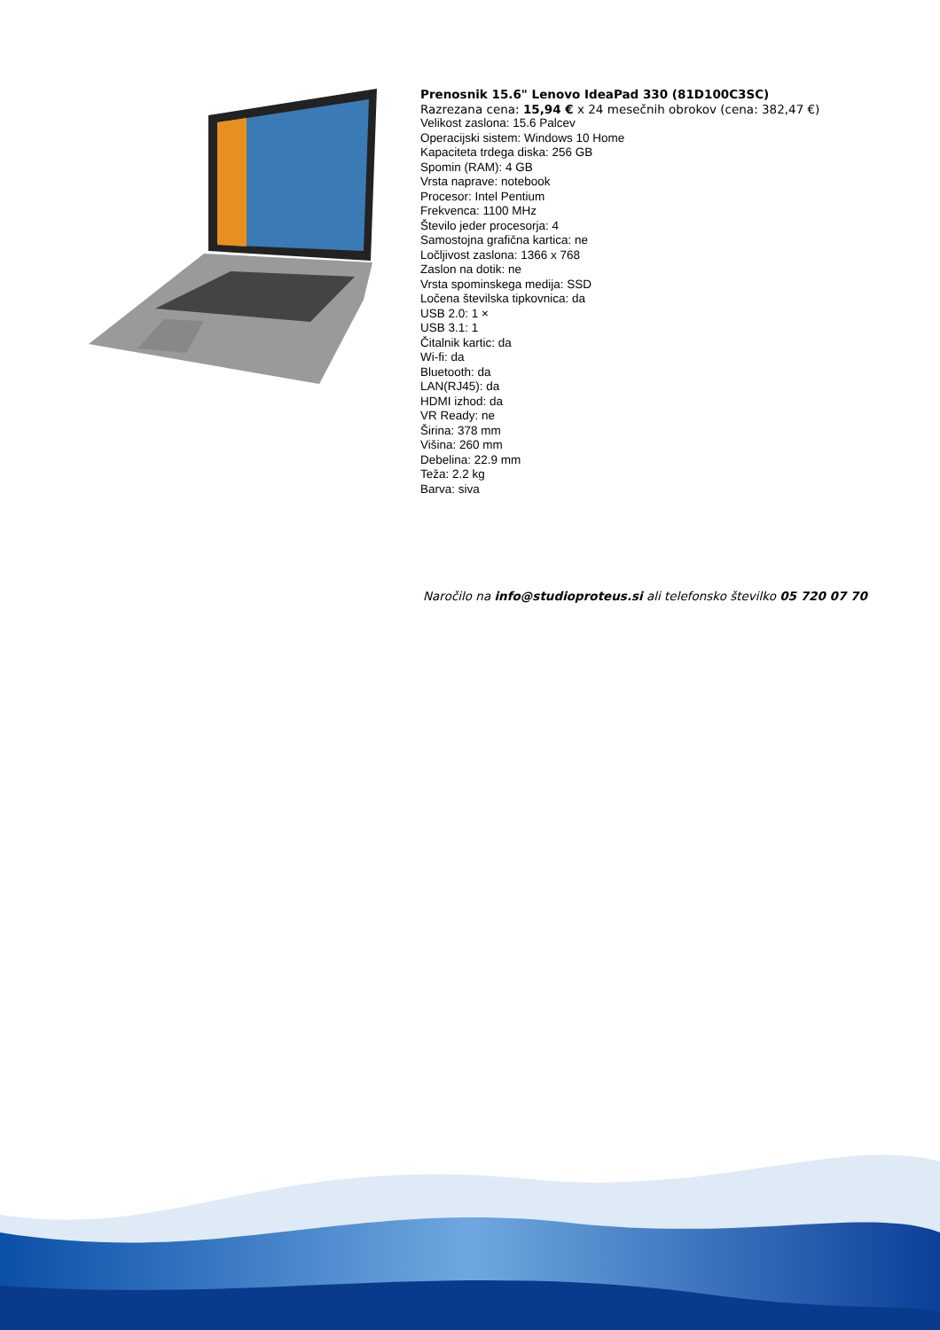Prenosnik 15.6" Lenovo IdeaPad 330 (81D100C3SC)
Razrezana cena: 15,94 € x 24 mesečnih obrokov (cena: 382,47 €)
Velikost zaslona: 15.6 Palcev
Operacijski sistem: Windows 10 Home
Kapaciteta trdega diska: 256 GB
Spomin (RAM): 4 GB
Vrsta naprave: notebook
Procesor: Intel Pentium
Frekvenca: 1100 MHz
Število jeder procesorja: 4
Samostojna grafična kartica: ne
Ločljivost zaslona: 1366 x 768
Zaslon na dotik: ne
Vrsta spominskega medija: SSD
Ločena številska tipkovnica: da
USB 2.0: 1 ×
USB 3.1: 1
Čitalnik kartic: da
Wi-fi: da
Bluetooth: da
LAN(RJ45): da
HDMI izhod: da
VR Ready: ne
Širina: 378 mm
Višina: 260 mm
Debelina: 22.9 mm
Teža: 2.2 kg
Barva: siva
Naročilo na info@studioproteus.si ali telefonsko številko 05 720 07 70